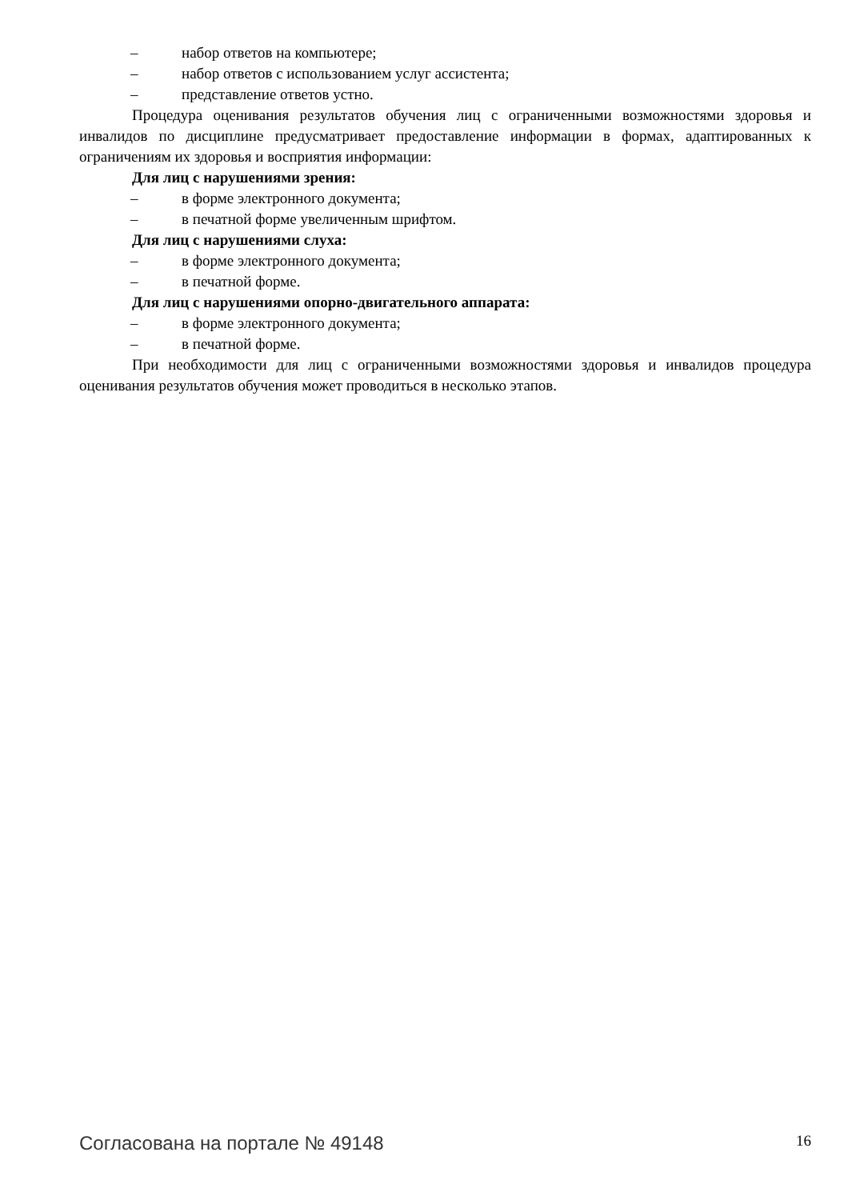– набор ответов на компьютере;
– набор ответов с использованием услуг ассистента;
– представление ответов устно.
Процедура оценивания результатов обучения лиц с ограниченными возможностями здоровья и инвалидов по дисциплине предусматривает предоставление информации в формах, адаптированных к ограничениям их здоровья и восприятия информации:
Для лиц с нарушениями зрения:
– в форме электронного документа;
– в печатной форме увеличенным шрифтом.
Для лиц с нарушениями слуха:
– в форме электронного документа;
– в печатной форме.
Для лиц с нарушениями опорно-двигательного аппарата:
– в форме электронного документа;
– в печатной форме.
При необходимости для лиц с ограниченными возможностями здоровья и инвалидов процедура оценивания результатов обучения может проводиться в несколько этапов.
Согласована на портале № 49148 16